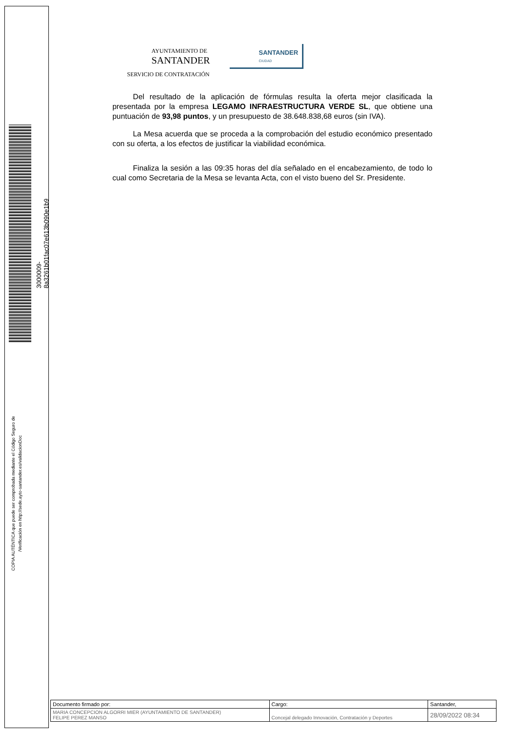3000009­8a3261b01fac07e613b090e1b9
COPIA AUTÉNTICA que puede ser comprobada mediante el Código Seguro de
/Verificación en http://sede.ayto-santander.es/validacionDoc
AYUNTAMIENTO DE
SANTANDER
SANTANDER
CIUDAD
SERVICIO DE CONTRATACIÓN
Del resultado de la aplicación de fórmulas resulta la oferta mejor clasificada la presentada por la empresa LEGAMO INFRAESTRUCTURA VERDE SL, que obtiene una puntuación de 93,98 puntos, y un presupuesto de 38.648.838,68 euros (sin IVA).
La Mesa acuerda que se proceda a la comprobación del estudio económico presentado con su oferta, a los efectos de justificar la viabilidad económica.
Finaliza la sesión a las 09:35 horas del día señalado en el encabezamiento, de todo lo cual como Secretaria de la Mesa se levanta Acta, con el visto bueno del Sr. Presidente.
| Documento firmado por: | Cargo: | Santander, |
| MARIA CONCEPCION ALGORRI MIER (AYUNTAMIENTO DE SANTANDER) FELIPE PEREZ MANSO | Concejal delegado Innovación, Contratación y Deportes | 28/09/2022 08:34 |